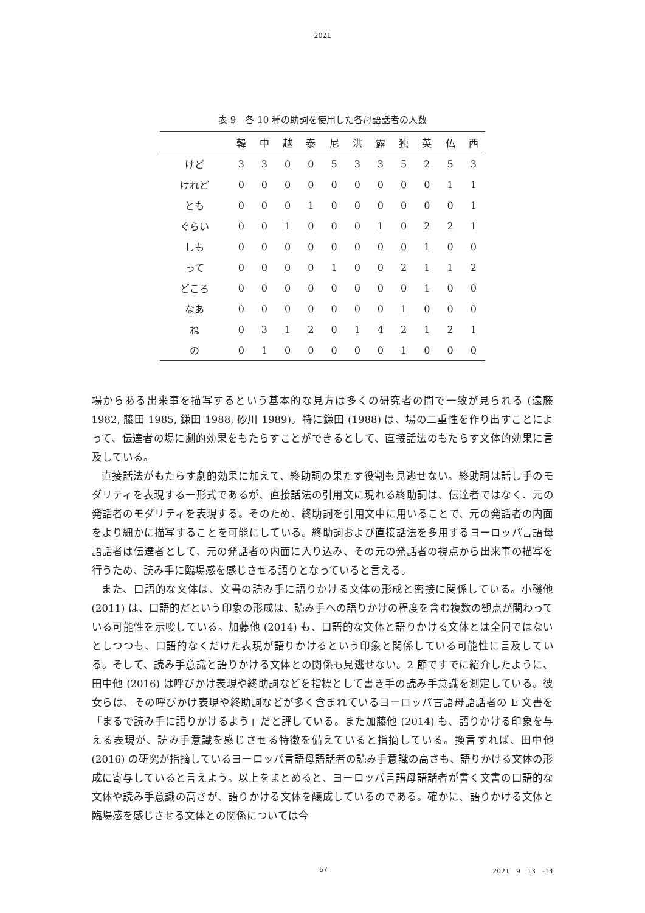2021
表 9　各 10 種の助詞を使用した各母語話者の人数
| | 韓 | 中 | 越 | 泰 | 尼 | 洪 | 露 | 独 | 英 | 仏 | 西 |
| --- | --- | --- | --- | --- | --- | --- | --- | --- | --- | --- | --- |
| けど | 3 | 3 | 0 | 0 | 5 | 3 | 3 | 5 | 2 | 5 | 3 |
| けれど | 0 | 0 | 0 | 0 | 0 | 0 | 0 | 0 | 0 | 1 | 1 |
| とも | 0 | 0 | 0 | 1 | 0 | 0 | 0 | 0 | 0 | 0 | 1 |
| ぐらい | 0 | 0 | 1 | 0 | 0 | 0 | 1 | 0 | 2 | 2 | 1 |
| しも | 0 | 0 | 0 | 0 | 0 | 0 | 0 | 0 | 1 | 0 | 0 |
| って | 0 | 0 | 0 | 0 | 1 | 0 | 0 | 2 | 1 | 1 | 2 |
| どころ | 0 | 0 | 0 | 0 | 0 | 0 | 0 | 0 | 1 | 0 | 0 |
| なあ | 0 | 0 | 0 | 0 | 0 | 0 | 0 | 1 | 0 | 0 | 0 |
| ね | 0 | 3 | 1 | 2 | 0 | 1 | 4 | 2 | 1 | 2 | 1 |
| の | 0 | 1 | 0 | 0 | 0 | 0 | 0 | 1 | 0 | 0 | 0 |
場からある出来事を描写するという基本的な見方は多くの研究者の間で一致が見られる (遠藤 1982, 藤田 1985, 鎌田 1988, 砂川 1989)。特に鎌田 (1988) は、場の二重性を作り出すことによって、伝達者の場に劇的効果をもたらすことができるとして、直接話法のもたらす文体的効果に言及している。
直接話法がもたらす劇的効果に加えて、終助詞の果たす役割も見逃せない。終助詞は話し手のモダリティを表現する一形式であるが、直接話法の引用文に現れる終助詞は、伝達者ではなく、元の発話者のモダリティを表現する。そのため、終助詞を引用文中に用いることで、元の発話者の内面をより細かに描写することを可能にしている。終助詞および直接話法を多用するヨーロッパ言語母語話者は伝達者として、元の発話者の内面に入り込み、その元の発話者の視点から出来事の描写を行うため、読み手に臨場感を感じさせる語りとなっていると言える。
また、口語的な文体は、文書の読み手に語りかける文体の形成と密接に関係している。小磯他 (2011) は、口語的だという印象の形成は、読み手への語りかけの程度を含む複数の観点が関わっている可能性を示唆している。加藤他 (2014) も、口語的な文体と語りかける文体とは全同ではないとしつつも、口語的なくだけた表現が語りかけるという印象と関係している可能性に言及している。そして、読み手意識と語りかける文体との関係も見逃せない。2 節ですでに紹介したように、田中他 (2016) は呼びかけ表現や終助詞などを指標として書き手の読み手意識を測定している。彼女らは、その呼びかけ表現や終助詞などが多く含まれているヨーロッパ言語母語話者の E 文書を「まるで読み手に語りかけるよう」だと評している。また加藤他 (2014) も、語りかける印象を与える表現が、読み手意識を感じさせる特徴を備えていると指摘している。換言すれば、田中他 (2016) の研究が指摘しているヨーロッパ言語母語話者の読み手意識の高さも、語りかける文体の形成に寄与していると言えよう。以上をまとめると、ヨーロッパ言語母語話者が書く文書の口語的な文体や読み手意識の高さが、語りかける文体を醸成しているのである。確かに、語りかける文体と臨場感を感じさせる文体との関係については今
67 2021　9　13　-14